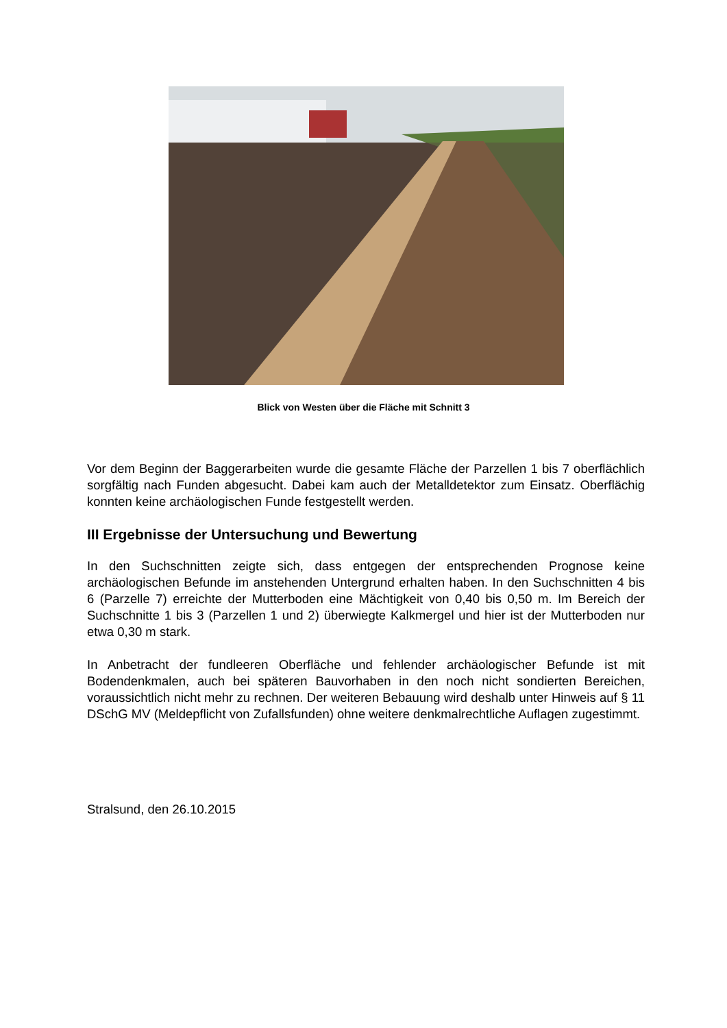Blick von Westen über die Fläche mit Schnitt 3
Vor dem Beginn der Baggerarbeiten wurde die gesamte Fläche der Parzellen 1 bis 7 oberflächlich sorgfältig nach Funden abgesucht. Dabei kam auch der Metalldetektor zum Einsatz. Oberflächig konnten keine archäologischen Funde festgestellt werden.
III Ergebnisse der Untersuchung und Bewertung
In den Suchschnitten zeigte sich, dass entgegen der entsprechenden Prognose keine archäologischen Befunde im anstehenden Untergrund erhalten haben. In den Suchschnitten 4 bis 6 (Parzelle 7) erreichte der Mutterboden eine Mächtigkeit von 0,40 bis 0,50 m. Im Bereich der Suchschnitte 1 bis 3 (Parzellen 1 und 2) überwiegte Kalkmergel und hier ist der Mutterboden nur etwa 0,30 m stark.
In Anbetracht der fundleeren Oberfläche und fehlender archäologischer Befunde ist mit Bodendenkmalen, auch bei späteren Bauvorhaben in den noch nicht sondierten Bereichen, voraussichtlich nicht mehr zu rechnen. Der weiteren Bebauung wird deshalb unter Hinweis auf § 11 DSchG MV (Meldepflicht von Zufallsfunden) ohne weitere denkmalrechtliche Auflagen zugestimmt.
Stralsund, den 26.10.2015